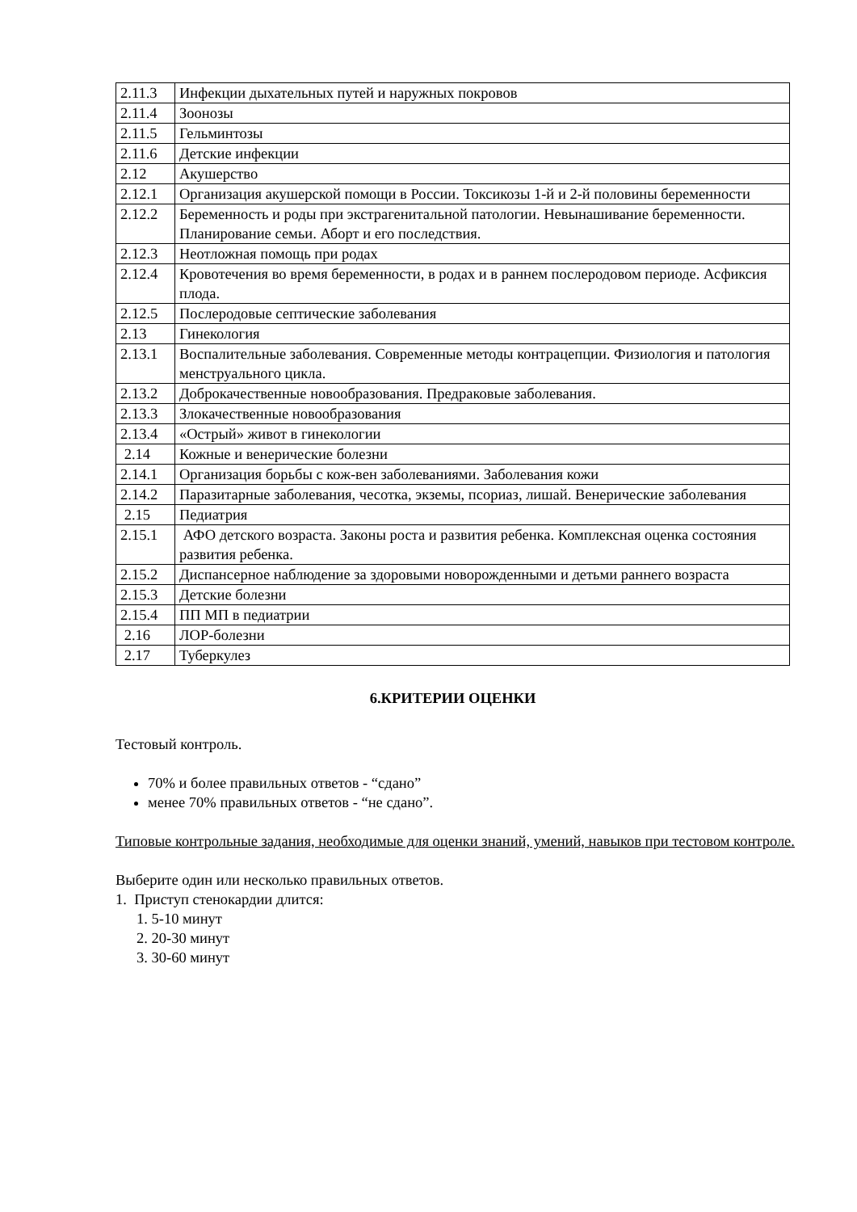| 2.11.3 | Инфекции дыхательных путей и наружных покровов |
| 2.11.4 | Зоонозы |
| 2.11.5 | Гельминтозы |
| 2.11.6 | Детские инфекции |
| 2.12 | Акушерство |
| 2.12.1 | Организация акушерской помощи в России. Токсикозы 1-й и 2-й половины беременности |
| 2.12.2 | Беременность и роды при экстрагенитальной патологии. Невынашивание беременности. Планирование семьи. Аборт и его последствия. |
| 2.12.3 | Неотложная помощь при родах |
| 2.12.4 | Кровотечения во время беременности, в родах и в раннем послеродовом периоде. Асфиксия плода. |
| 2.12.5 | Послеродовые септические заболевания |
| 2.13 | Гинекология |
| 2.13.1 | Воспалительные заболевания. Современные методы контрацепции. Физиология и патология менструального цикла. |
| 2.13.2 | Доброкачественные новообразования. Предраковые заболевания. |
| 2.13.3 | Злокачественные новообразования |
| 2.13.4 | «Острый» живот в гинекологии |
| 2.14 | Кожные и венерические болезни |
| 2.14.1 | Организация борьбы с кож-вен заболеваниями. Заболевания кожи |
| 2.14.2 | Паразитарные заболевания, чесотка, экземы, псориаз, лишай. Венерические заболевания |
| 2.15 | Педиатрия |
| 2.15.1 | АФО детского возраста. Законы роста и развития ребенка. Комплексная оценка состояния развития ребенка. |
| 2.15.2 | Диспансерное наблюдение за здоровыми новорожденными и детьми раннего возраста |
| 2.15.3 | Детские болезни |
| 2.15.4 | ПП МП в педиатрии |
| 2.16 | ЛОР-болезни |
| 2.17 | Туберкулез |
6.КРИТЕРИИ ОЦЕНКИ
Тестовый контроль.
70% и более правильных ответов - “сдано”
менее 70% правильных ответов - “не сдано”.
Типовые контрольные задания, необходимые для оценки знаний, умений, навыков при тестовом контроле.
Выберите один или несколько правильных ответов.
1. Приступ стенокардии длится:
1. 5-10 минут
2. 20-30 минут
3. 30-60 минут